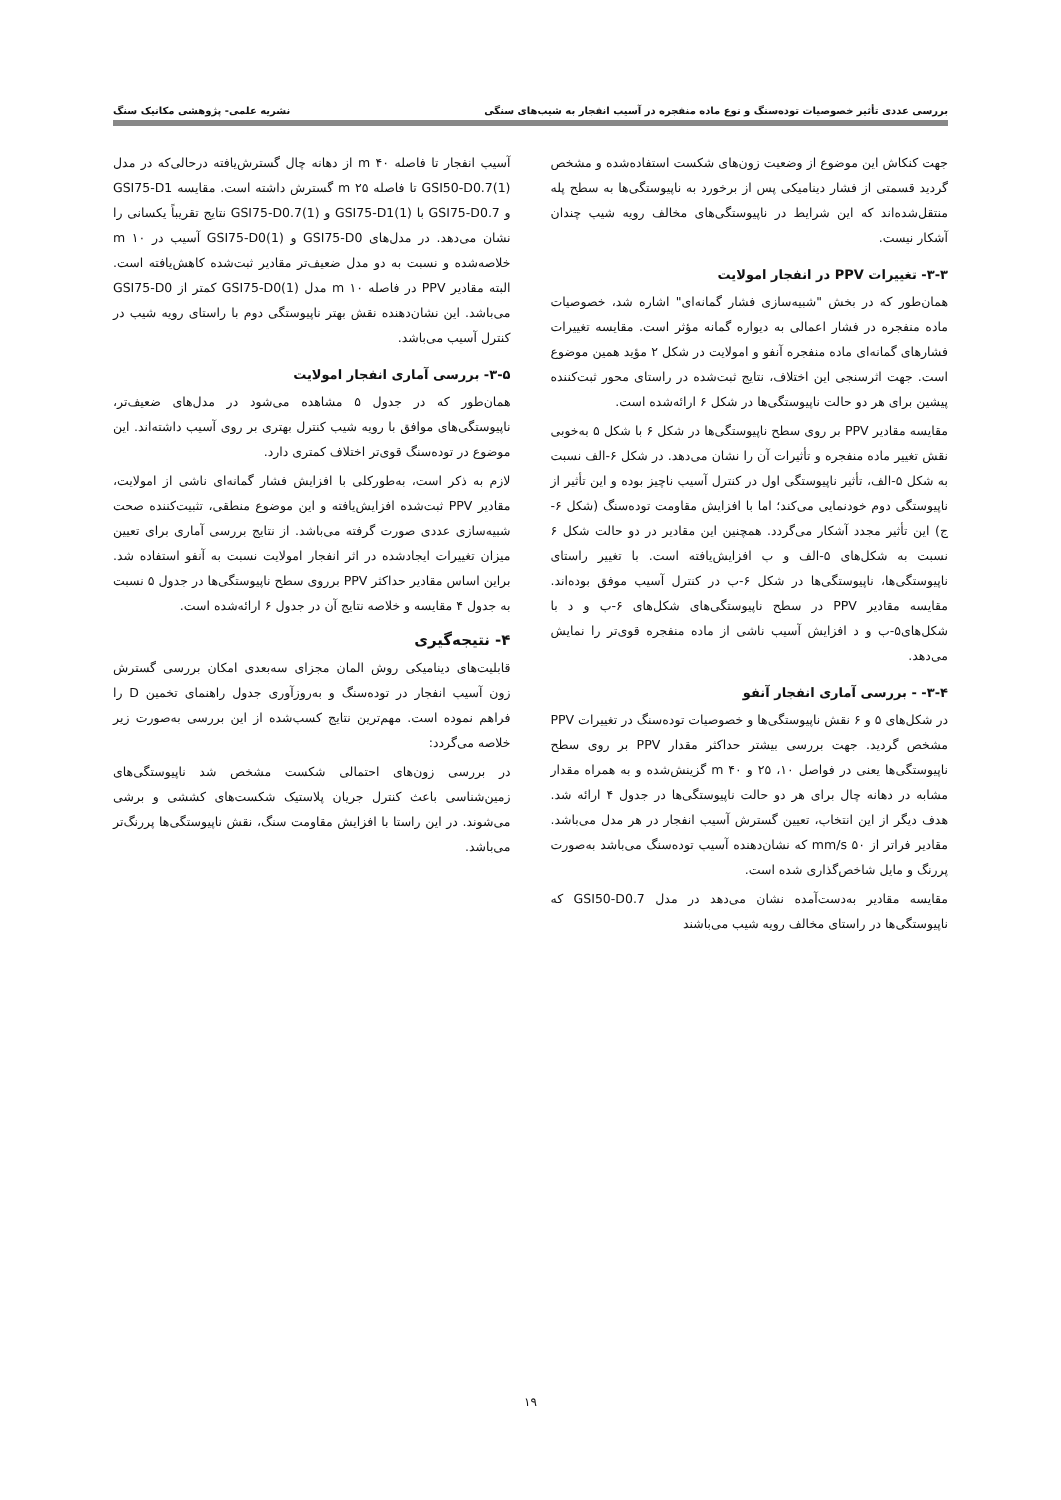بررسی عددی تأثیر خصوصیات توده‌سنگ و نوع ماده منفجره در آسیب انفجار به شیب‌های سنگی نشریه علمی- پژوهشی مکانیک سنگ
جهت کنکاش این موضوع از وضعیت زون‌های شکست استفاده‌شده و مشخص گردید قسمتی از فشار دینامیکی پس از برخورد به ناپیوستگی‌ها به سطح پله منتقل‌شده‌اند که این شرایط در ناپیوستگی‌های مخالف رویه شیب چندان آشکار نیست.
۳-۳- تغییرات PPV در انفجار امولایت
همان‌طور که در بخش "شبیه‌سازی فشار گمانه‌ای" اشاره شد، خصوصیات ماده منفجره در فشار اعمالی به دیواره گمانه مؤثر است. مقایسه تغییرات فشارهای گمانه‌ای ماده منفجره آنفو و امولایت در شکل ۲ مؤید همین موضوع است. جهت اثرسنجی این اختلاف، نتایج ثبت‌شده در راستای محور ثبت‌کننده پیشین برای هر دو حالت ناپیوستگی‌ها در شکل ۶ ارائه‌شده است.
مقایسه مقادیر PPV بر روی سطح ناپیوستگی‌ها در شکل ۶ با شکل ۵ به‌خوبی نقش تغییر ماده منفجره و تأثیرات آن را نشان می‌دهد. در شکل ۶-الف نسبت به شکل ۵-الف، تأثیر ناپیوستگی اول در کنترل آسیب ناچیز بوده و این تأثیر از ناپیوستگی دوم خودنمایی می‌کند؛ اما با افزایش مقاومت توده‌سنگ (شکل ۶-ج) این تأثیر مجدد آشکار می‌گردد. همچنین این مقادیر در دو حالت شکل ۶ نسبت به شکل‌های ۵-الف و ب افزایش‌یافته است. با تغییر راستای ناپیوستگی‌ها، ناپیوستگی‌ها در شکل ۶-ب در کنترل آسیب موفق بوده‌اند. مقایسه مقادیر PPV در سطح ناپیوستگی‌های شکل‌های ۶-ب و د با شکل‌های۵-ب و د افزایش آسیب ناشی از ماده منفجره قوی‌تر را نمایش می‌دهد.
۳-۴- - بررسی آماری انفجار آنفو
در شکل‌های ۵ و ۶ نقش ناپیوستگی‌ها و خصوصیات توده‌سنگ در تغییرات PPV مشخص گردید. جهت بررسی بیشتر حداکثر مقدار PPV بر روی سطح ناپیوستگی‌ها یعنی در فواصل ۱۰، ۲۵ و m ۴۰ گزینش‌شده و به همراه مقدار مشابه در دهانه چال برای هر دو حالت ناپیوستگی‌ها در جدول ۴ ارائه شد. هدف دیگر از این انتخاب، تعیین گسترش آسیب انفجار در هر مدل می‌باشد. مقادیر فراتر از mm/s ۵۰ که نشان‌دهنده آسیب توده‌سنگ می‌باشد به‌صورت پررنگ و مایل شاخص‌گذاری شده است.
مقایسه مقادیر به‌دست‌آمده نشان می‌دهد در مدل GSI50-D0.7 که ناپیوستگی‌ها در راستای مخالف رویه شیب می‌باشند
آسیب انفجار تا فاصله m ۴۰ از دهانه چال گسترش‌یافته درحالی‌که در مدل GSI50-D0.7(1) تا فاصله m ۲۵ گسترش داشته است. مقایسه GSI75-D1 و GSI75-D0.7 با GSI75-D1(1) و GSI75-D0.7(1) نتایج تقریباً یکسانی را نشان می‌دهد. در مدل‌های GSI75-D0 و GSI75-D0(1) آسیب در m ۱۰ خلاصه‌شده و نسبت به دو مدل ضعیف‌تر مقادیر ثبت‌شده کاهش‌یافته است. البته مقادیر PPV در فاصله m ۱۰ مدل GSI75-D0(1) کمتر از GSI75-D0 می‌باشد. این نشان‌دهنده نقش بهتر ناپیوستگی دوم با راستای رویه شیب در کنترل آسیب می‌باشد.
۳-۵- بررسی آماری انفجار امولایت
همان‌طور که در جدول ۵ مشاهده می‌شود در مدل‌های ضعیف‌تر، ناپیوستگی‌های موافق با رویه شیب کنترل بهتری بر روی آسیب داشته‌اند. این موضوع در توده‌سنگ قوی‌تر اختلاف کمتری دارد.
لازم به ذکر است، به‌طورکلی با افزایش فشار گمانه‌ای ناشی از امولایت، مقادیر PPV ثبت‌شده افزایش‌یافته و این موضوع منطقی، تثبیت‌کننده صحت شبیه‌سازی عددی صورت گرفته می‌باشد. از نتایج بررسی آماری برای تعیین میزان تغییرات ایجادشده در اثر انفجار امولایت نسبت به آنفو استفاده شد. براین اساس مقادیر حداکثر PPV برروی سطح ناپیوستگی‌ها در جدول ۵ نسبت به جدول ۴ مقایسه و خلاصه نتایج آن در جدول ۶ ارائه‌شده است.
۴- نتیجه‌گیری
قابلیت‌های دینامیکی روش المان مجزای سه‌بعدی امکان بررسی گسترش زون آسیب انفجار در توده‌سنگ و به‌روزآوری جدول راهنمای تخمین D را فراهم نموده است. مهم‌ترین نتایج کسب‌شده از این بررسی به‌صورت زیر خلاصه می‌گردد:
در بررسی زون‌های احتمالی شکست مشخص شد ناپیوستگی‌های زمین‌شناسی باعث کنترل جریان پلاستیک شکست‌های کششی و برشی می‌شوند. در این راستا با افزایش مقاومت سنگ، نقش ناپیوستگی‌ها پررنگ‌تر می‌باشد.
۱۹